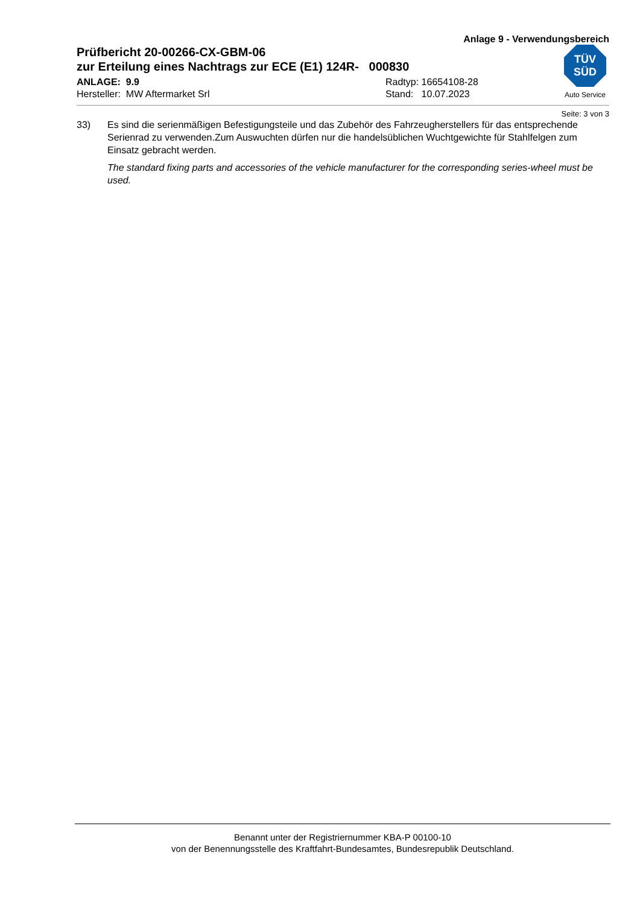Anlage 9 - Verwendungsbereich
Prüfbericht 20-00266-CX-GBM-06
zur Erteilung eines Nachtrags zur ECE (E1) 124R- 000830
ANLAGE: 9.9
Hersteller: MW Aftermarket Srl
Radtyp: 16654108-28
Stand: 10.07.2023
TÜV
SÜD
Auto Service
Seite: 3 von 3
33) Es sind die serienmäßigen Befestigungsteile und das Zubehör des Fahrzeugherstellers für das entsprechende Serienrad zu verwenden.Zum Auswuchten dürfen nur die handelsüblichen Wuchtgewichte für Stahlfelgen zum Einsatz gebracht werden.
The standard fixing parts and accessories of the vehicle manufacturer for the corresponding series-wheel must be used.
Benannt unter der Registriernummer KBA-P 00100-10
von der Benennungsstelle des Kraftfahrt-Bundesamtes, Bundesrepublik Deutschland.